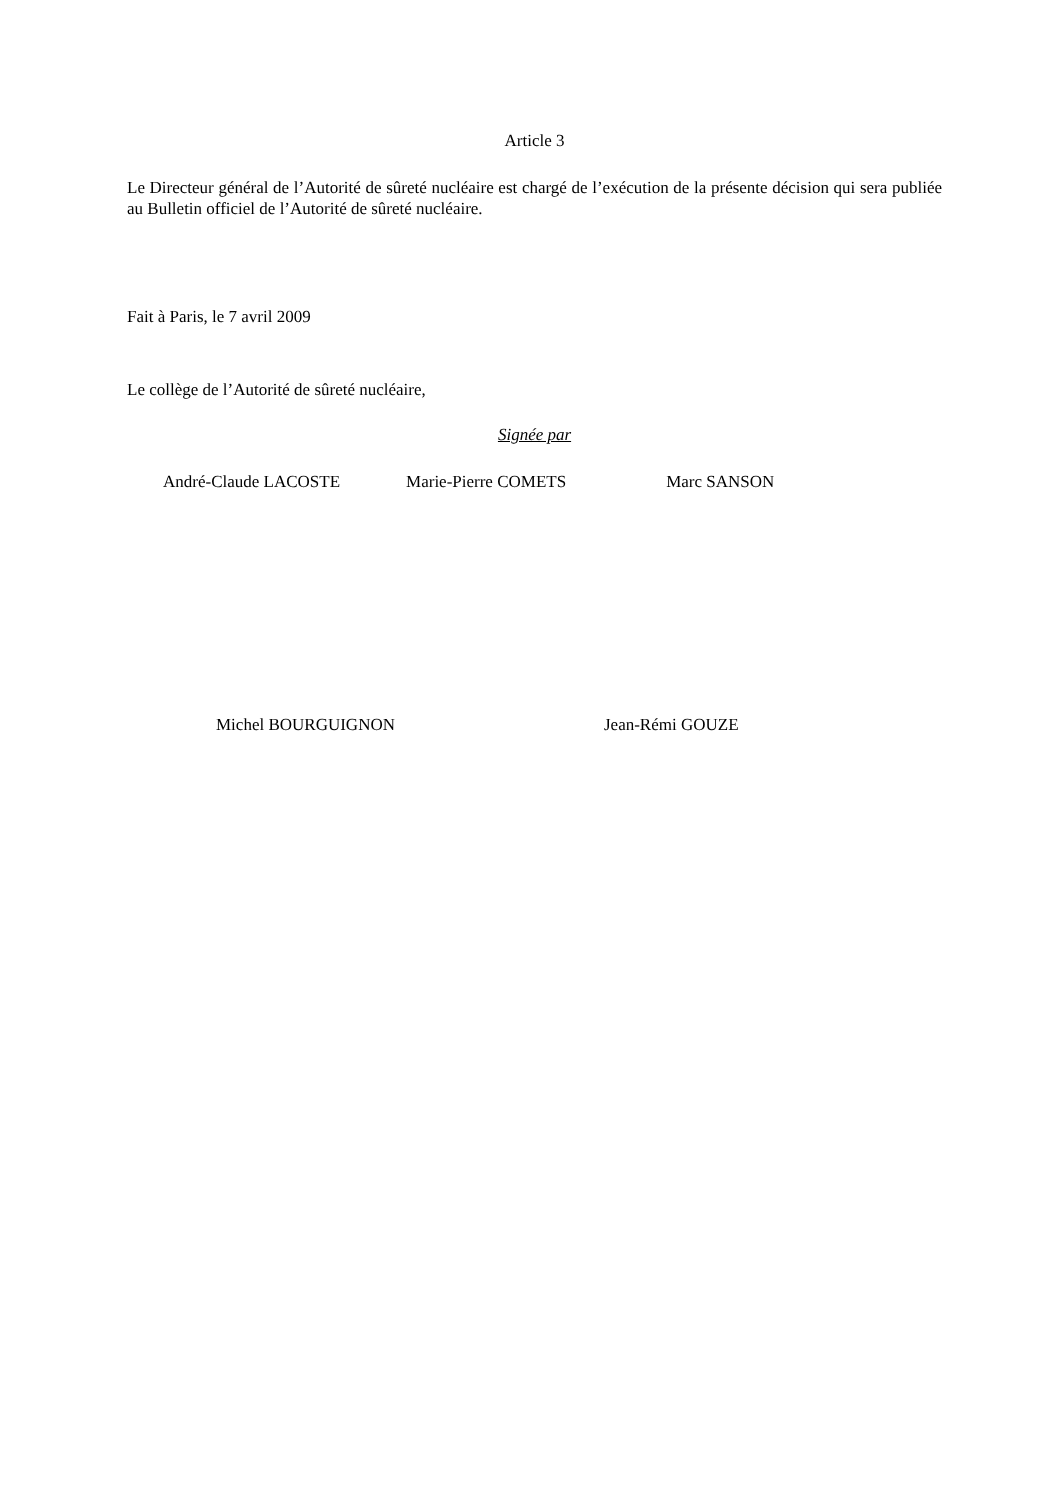Article 3
Le Directeur général de l’Autorité de sûreté nucléaire est chargé de l’exécution de la présente décision qui sera publiée au Bulletin officiel de l’Autorité de sûreté nucléaire.
Fait à Paris, le 7 avril 2009
Le collège de l’Autorité de sûreté nucléaire,
Signée par
André-Claude LACOSTE Marie-Pierre COMETS Marc SANSON
Michel BOURGUIGNON Jean-Rémi GOUZE